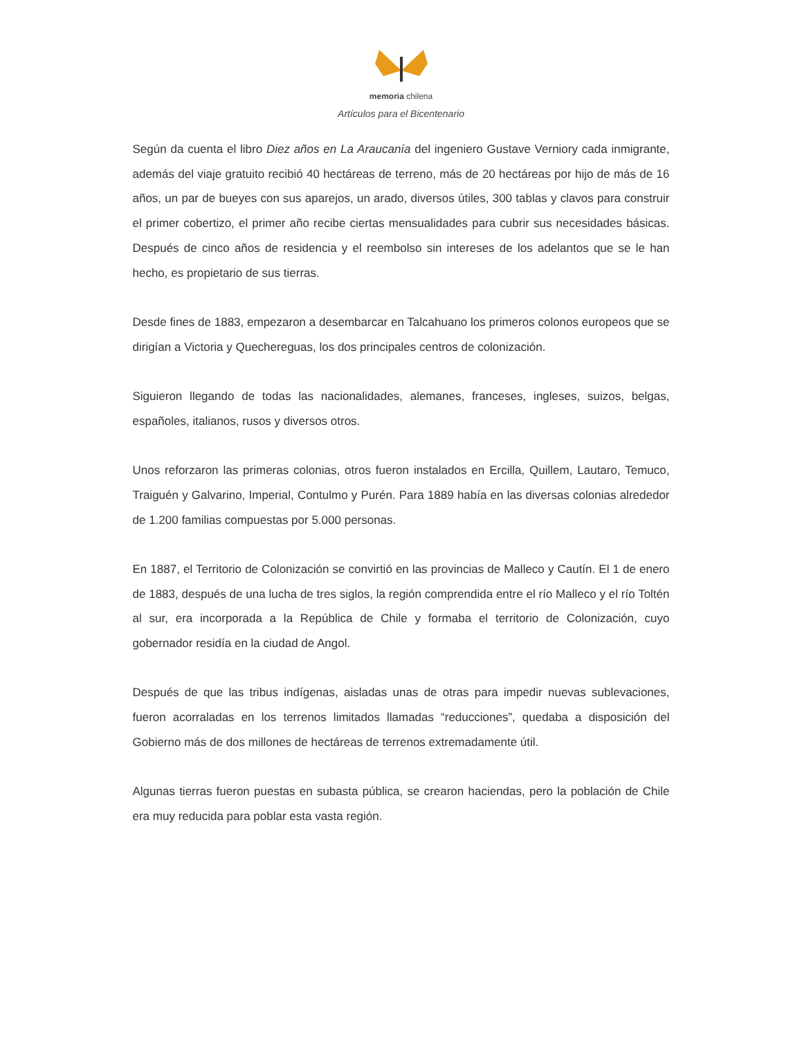memoria chilena
Artículos para el Bicentenario
Según da cuenta el libro Diez años en La Araucanía del ingeniero Gustave Verniory cada inmigrante, además del viaje gratuito recibió 40 hectáreas de terreno, más de 20 hectáreas por hijo de más de 16 años, un par de bueyes con sus aparejos, un arado, diversos útiles, 300 tablas y clavos para construir el primer cobertizo, el primer año recibe ciertas mensualidades para cubrir sus necesidades básicas. Después de cinco años de residencia y el reembolso sin intereses de los adelantos que se le han hecho, es propietario de sus tierras.
Desde fines de 1883, empezaron a desembarcar en Talcahuano los primeros colonos europeos que se dirigían a Victoria y Quechereguas, los dos principales centros de colonización.
Siguieron llegando de todas las nacionalidades, alemanes, franceses, ingleses, suizos, belgas, españoles, italianos, rusos y diversos otros.
Unos reforzaron las primeras colonias, otros fueron instalados en Ercilla, Quillem, Lautaro, Temuco, Traiguén y Galvarino, Imperial, Contulmo y Purén. Para 1889 había en las diversas colonias alrededor de 1.200 familias compuestas por 5.000 personas.
En 1887, el Territorio de Colonización se convirtió en las provincias de Malleco y Cautín. El 1 de enero de 1883, después de una lucha de tres siglos, la región comprendida entre el río Malleco y el río Toltén al sur, era incorporada a la República de Chile y formaba el territorio de Colonización, cuyo gobernador residía en la ciudad de Angol.
Después de que las tribus indígenas, aisladas unas de otras para impedir nuevas sublevaciones, fueron acorraladas en los terrenos limitados llamadas “reducciones”, quedaba a disposición del Gobierno más de dos millones de hectáreas de terrenos extremadamente útil.
Algunas tierras fueron puestas en subasta pública, se crearon haciendas, pero la población de Chile era muy reducida para poblar esta vasta región.